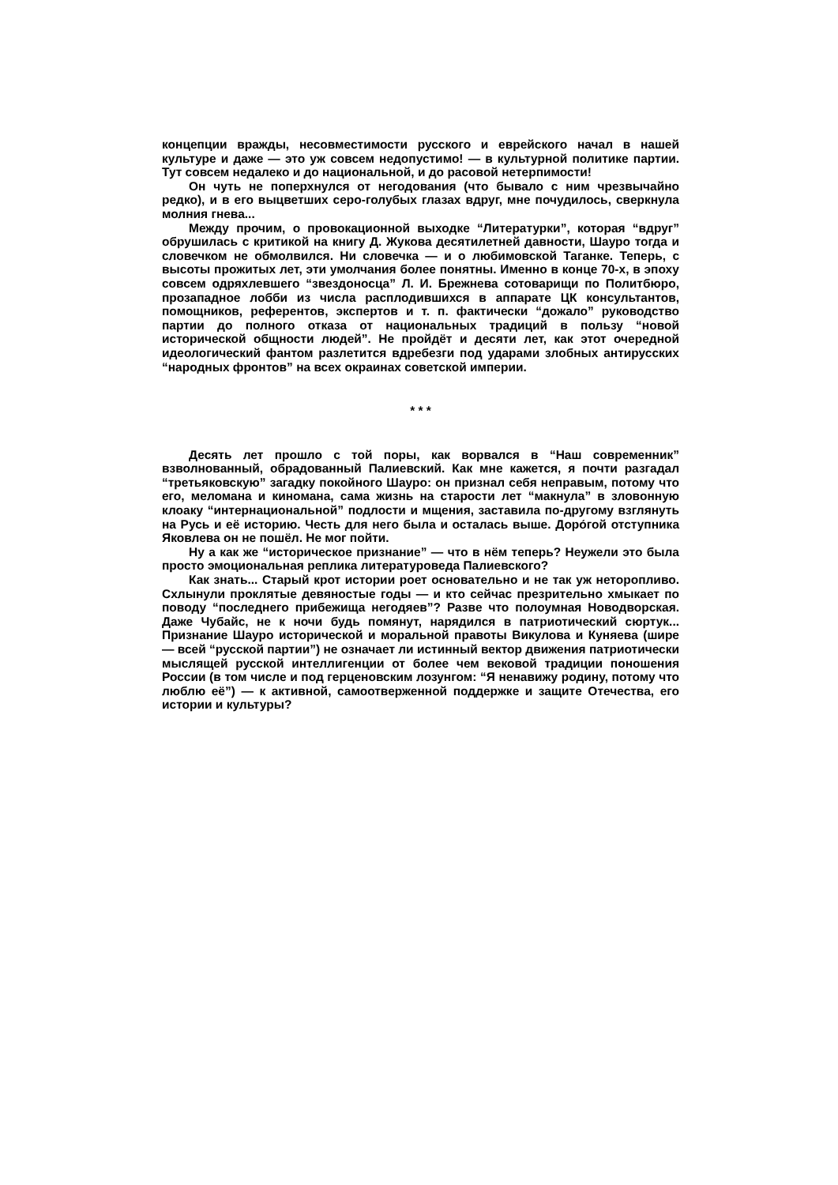концепции вражды, несовместимости русского и еврейского начал в нашей культуре и даже — это уж совсем недопустимо! — в культурной политике партии. Тут совсем недалеко и до национальной, и до расовой нетерпимости!
Он чуть не поперхнулся от негодования (что бывало с ним чрезвычайно редко), и в его выцветших серо-голубых глазах вдруг, мне почудилось, сверкнула молния гнева...
Между прочим, о провокационной выходке “Литературки”, которая “вдруг” обрушилась с критикой на книгу Д. Жукова десятилетней давности, Шауро тогда и словечком не обмолвился. Ни словечка — и о любимовской Таганке. Теперь, с высоты прожитых лет, эти умолчания более понятны. Именно в конце 70-х, в эпоху совсем одряхлевшего “звездоносца” Л. И. Брежнева сотоварищи по Политбюро, прозападное лобби из числа расплодившихся в аппарате ЦК консультантов, помощников, референтов, экспертов и т. п. фактически “дожало” руководство партии до полного отказа от национальных традиций в пользу “новой исторической общности людей”. Не пройдёт и десяти лет, как этот очередной идеологический фантом разлетится вдребезги под ударами злобных антирусских “народных фронтов” на всех окраинах советской империи.
* * *
Десять лет прошло с той поры, как ворвался в “Наш современник” взволнованный, обрадованный Палиевский. Как мне кажется, я почти разгадал “третьяковскую” загадку покойного Шауро: он признал себя неправым, потому что его, меломана и киномана, сама жизнь на старости лет “макнула” в зловонную клоаку “интернациональной” подлости и мщения, заставила по-другому взглянуть на Русь и её историю. Честь для него была и осталась выше. Доро́гой отступника Яковлева он не пошёл. Не мог пойти.
Ну а как же “историческое признание” — что в нём теперь? Неужели это была просто эмоциональная реплика литературоведа Палиевского?
Как знать... Старый крот истории роет основательно и не так уж неторопливо. Схлынули проклятые девяностые годы — и кто сейчас презрительно хмыкает по поводу “последнего прибежища негодяев”? Разве что полоумная Новодворская. Даже Чубайс, не к ночи будь помянут, нарядился в патриотический сюртук... Признание Шауро исторической и моральной правоты Викулова и Куняева (шире — всей “русской партии”) не означает ли истинный вектор движения патриотически мыслящей русской интеллигенции от более чем вековой традиции поношения России (в том числе и под герценовским лозунгом: “Я ненавижу родину, потому что люблю её”) — к активной, самоотверженной поддержке и защите Отечества, его истории и культуры?